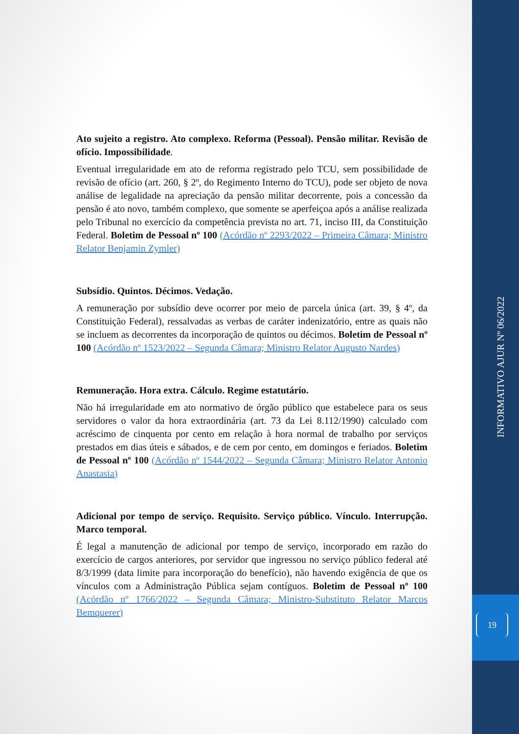Ato sujeito a registro. Ato complexo. Reforma (Pessoal). Pensão militar. Revisão de ofício. Impossibilidade.
Eventual irregularidade em ato de reforma registrado pelo TCU, sem possibilidade de revisão de ofício (art. 260, § 2º, do Regimento Interno do TCU), pode ser objeto de nova análise de legalidade na apreciação da pensão militar decorrente, pois a concessão da pensão é ato novo, também complexo, que somente se aperfeiçoa após a análise realizada pelo Tribunal no exercício da competência prevista no art. 71, inciso III, da Constituição Federal. Boletim de Pessoal nº 100 (Acórdão nº 2293/2022 – Primeira Câmara; Ministro Relator Benjamin Zymler)
Subsídio. Quintos. Décimos. Vedação.
A remuneração por subsídio deve ocorrer por meio de parcela única (art. 39, § 4º, da Constituição Federal), ressalvadas as verbas de caráter indenizatório, entre as quais não se incluem as decorrentes da incorporação de quintos ou décimos. Boletim de Pessoal nº 100 (Acórdão nº 1523/2022 – Segunda Câmara; Ministro Relator Augusto Nardes)
Remuneração. Hora extra. Cálculo. Regime estatutário.
Não há irregularidade em ato normativo de órgão público que estabelece para os seus servidores o valor da hora extraordinária (art. 73 da Lei 8.112/1990) calculado com acréscimo de cinquenta por cento em relação à hora normal de trabalho por serviços prestados em dias úteis e sábados, e de cem por cento, em domingos e feriados. Boletim de Pessoal nº 100 (Acórdão nº 1544/2022 – Segunda Câmara; Ministro Relator Antonio Anastasia)
Adicional por tempo de serviço. Requisito. Serviço público. Vínculo. Interrupção. Marco temporal.
É legal a manutenção de adicional por tempo de serviço, incorporado em razão do exercício de cargos anteriores, por servidor que ingressou no serviço público federal até 8/3/1999 (data limite para incorporação do benefício), não havendo exigência de que os vínculos com a Administração Pública sejam contíguos. Boletim de Pessoal nº 100 (Acórdão nº 1766/2022 – Segunda Câmara; Ministro-Substituto Relator Marcos Bemquerer)
INFORMATIVO AJUR Nº 06/2022
19